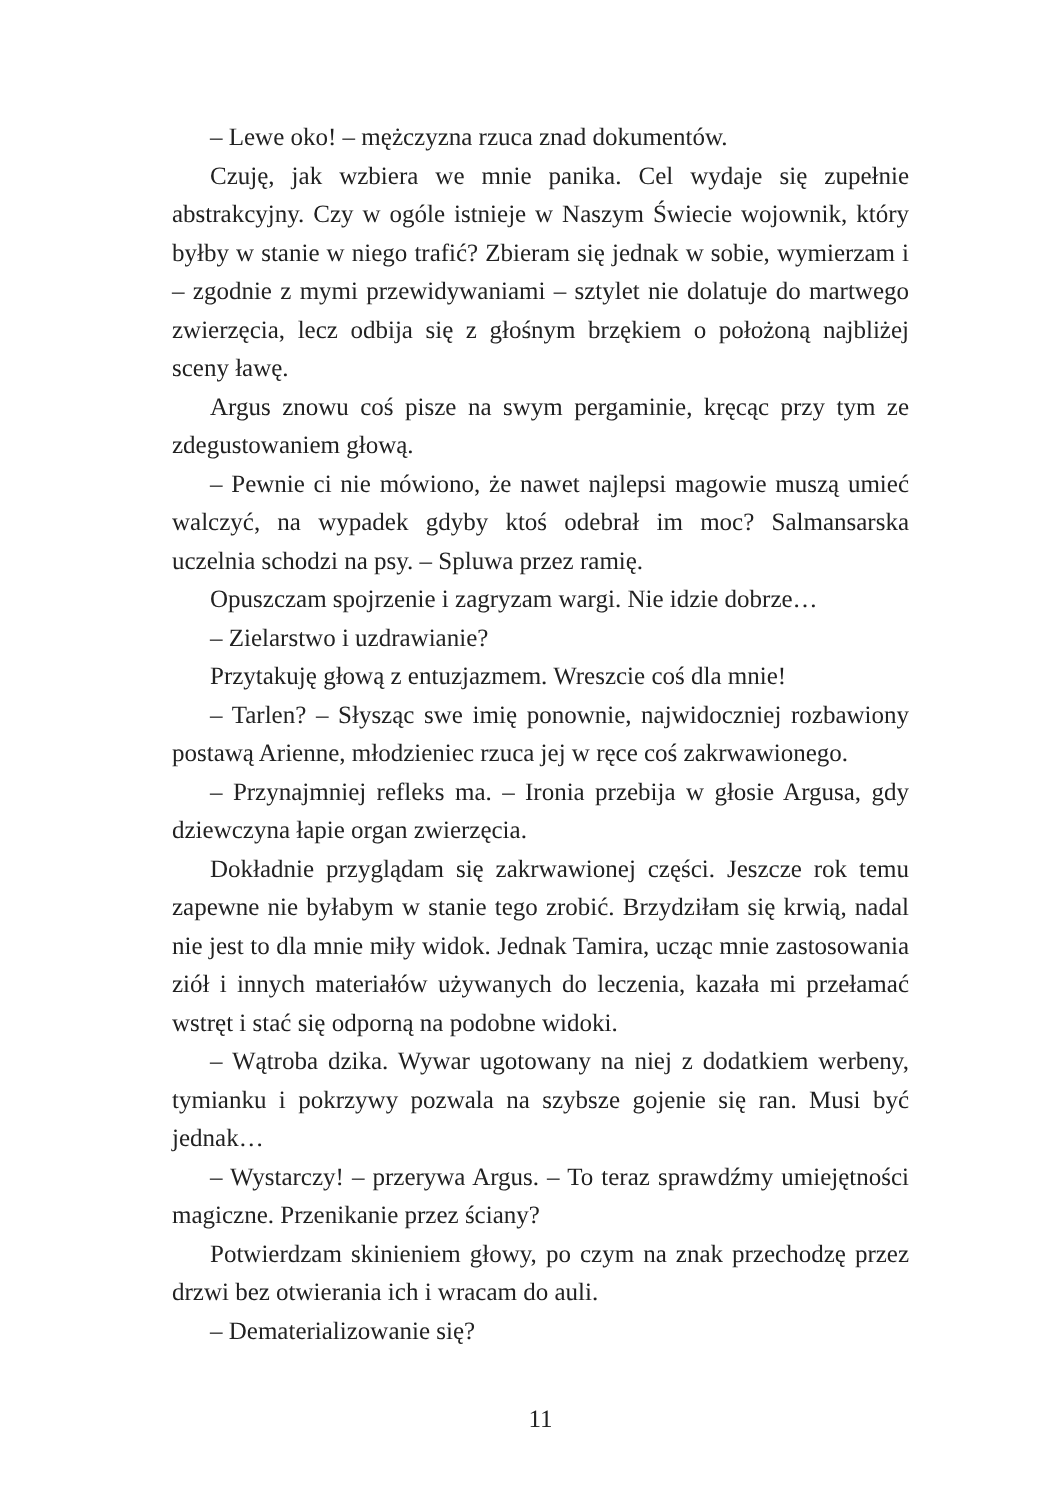– Lewe oko! – mężczyzna rzuca znad dokumentów.
Czuję, jak wzbiera we mnie panika. Cel wydaje się zupełnie abstrakcyjny. Czy w ogóle istnieje w Naszym Świecie wojownik, który byłby w stanie w niego trafić? Zbieram się jednak w sobie, wymierzam i – zgodnie z mymi przewidywaniami – sztylet nie dolatuje do martwego zwierzęcia, lecz odbija się z głośnym brzękiem o położoną najbliżej sceny ławę.
Argus znowu coś pisze na swym pergaminie, kręcąc przy tym ze zdegustowaniem głową.
– Pewnie ci nie mówiono, że nawet najlepsi magowie muszą umieć walczyć, na wypadek gdyby ktoś odebrał im moc? Salmansarska uczelnia schodzi na psy. – Spluwa przez ramię.
Opuszczam spojrzenie i zagryzam wargi. Nie idzie dobrze…
– Zielarstwo i uzdrawianie?
Przytakuję głową z entuzjazmem. Wreszcie coś dla mnie!
– Tarlen? – Słysząc swe imię ponownie, najwidoczniej rozbawiony postawą Arienne, młodzieniec rzuca jej w ręce coś zakrwawionego.
– Przynajmniej refleks ma. – Ironia przebija w głosie Argusa, gdy dziewczyna łapie organ zwierzęcia.
Dokładnie przyglądam się zakrwawionej części. Jeszcze rok temu zapewne nie byłabym w stanie tego zrobić. Brzydziłam się krwią, nadal nie jest to dla mnie miły widok. Jednak Tamira, ucząc mnie zastosowania ziół i innych materiałów używanych do leczenia, kazała mi przełamać wstręt i stać się odporną na podobne widoki.
– Wątroba dzika. Wywar ugotowany na niej z dodatkiem werbeny, tymianku i pokrzywy pozwala na szybsze gojenie się ran. Musi być jednak…
– Wystarczy! – przerywa Argus. – To teraz sprawdźmy umiejętności magiczne. Przenikanie przez ściany?
Potwierdzam skinieniem głowy, po czym na znak przechodzę przez drzwi bez otwierania ich i wracam do auli.
– Dematerializowanie się?
11